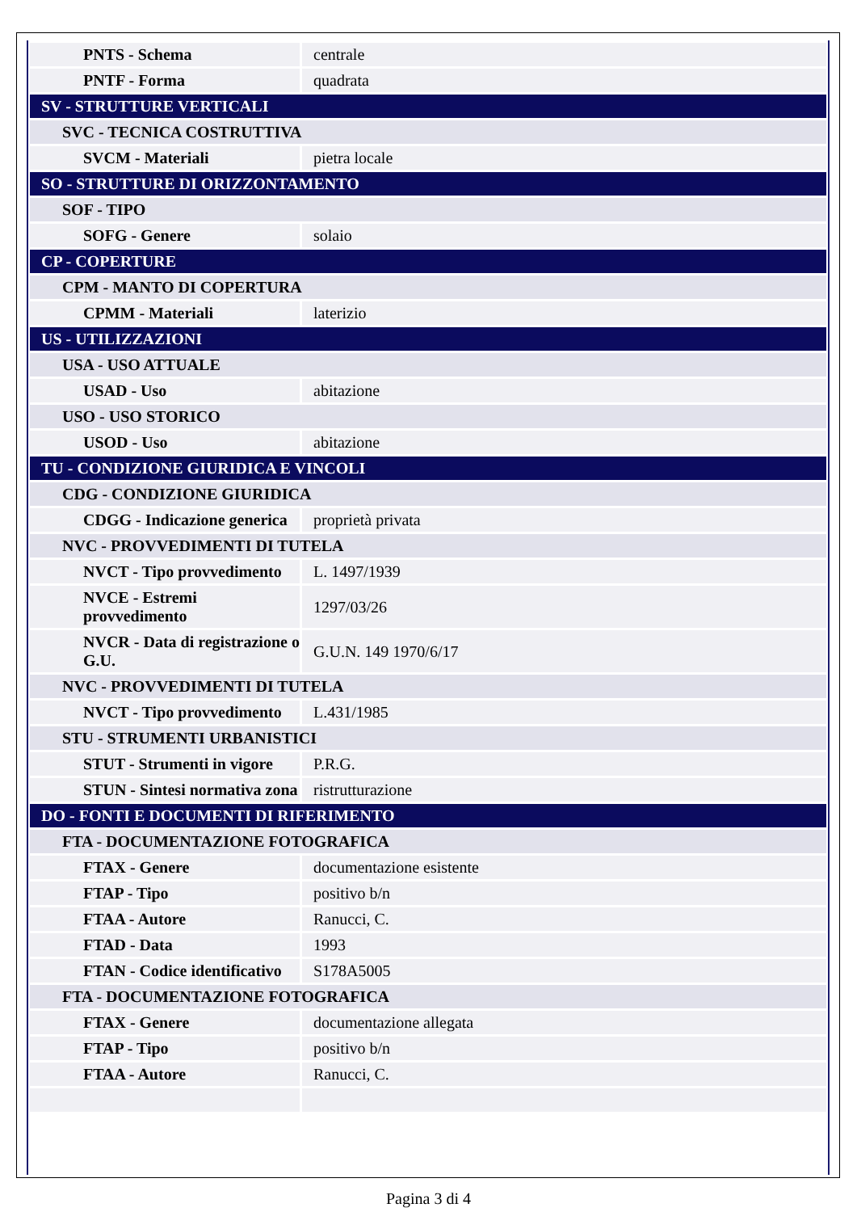| PNTS - Schema | centrale |
| PNTF - Forma | quadrata |
| SV - STRUTTURE VERTICALI | |
| SVC - TECNICA COSTRUTTIVA | |
| SVCM - Materiali | pietra locale |
| SO - STRUTTURE DI ORIZZONTAMENTO | |
| SOF - TIPO | |
| SOFG - Genere | solaio |
| CP - COPERTURE | |
| CPM - MANTO DI COPERTURA | |
| CPMM - Materiali | laterizio |
| US - UTILIZZAZIONI | |
| USA - USO ATTUALE | |
| USAD - Uso | abitazione |
| USO - USO STORICO | |
| USOD - Uso | abitazione |
| TU - CONDIZIONE GIURIDICA E VINCOLI | |
| CDG - CONDIZIONE GIURIDICA | |
| CDGG - Indicazione generica | proprietà privata |
| NVC - PROVVEDIMENTI DI TUTELA | |
| NVCT - Tipo provvedimento | L. 1497/1939 |
| NVCE - Estremi provvedimento | 1297/03/26 |
| NVCR - Data di registrazione o G.U. | G.U.N. 149 1970/6/17 |
| NVC - PROVVEDIMENTI DI TUTELA | |
| NVCT - Tipo provvedimento | L.431/1985 |
| STU - STRUMENTI URBANISTICI | |
| STUT - Strumenti in vigore | P.R.G. |
| STUN - Sintesi normativa zona | ristrutturazione |
| DO - FONTI E DOCUMENTI DI RIFERIMENTO | |
| FTA - DOCUMENTAZIONE FOTOGRAFICA | |
| FTAX - Genere | documentazione esistente |
| FTAP - Tipo | positivo b/n |
| FTAA - Autore | Ranucci, C. |
| FTAD - Data | 1993 |
| FTAN - Codice identificativo | S178A5005 |
| FTA - DOCUMENTAZIONE FOTOGRAFICA | |
| FTAX - Genere | documentazione allegata |
| FTAP - Tipo | positivo b/n |
| FTAA - Autore | Ranucci, C. |
Pagina 3 di 4